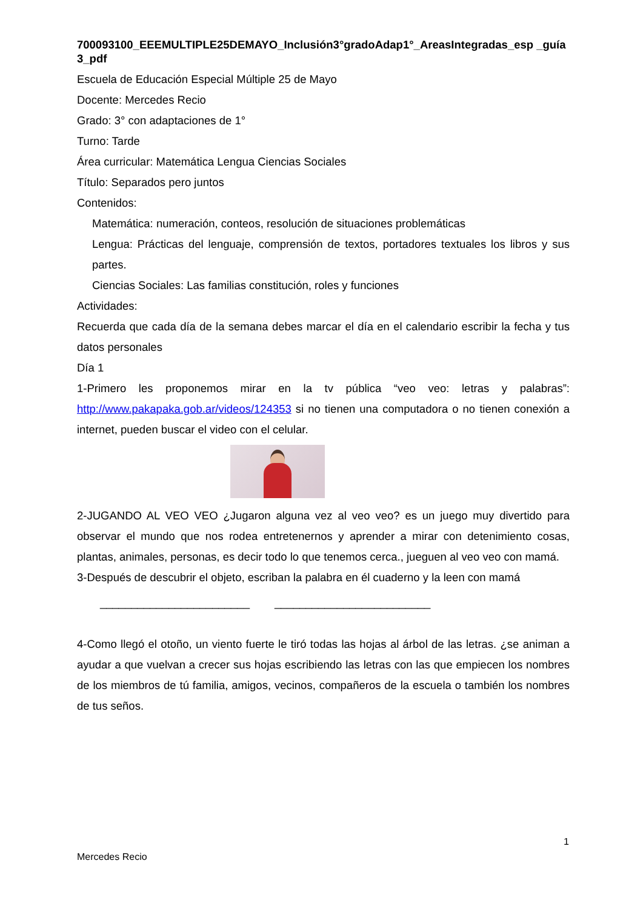700093100_EEEMULTIPLE25DEMAYO_Inclusión3°gradoAdap1°_AreasIntegradas_esp _guía3_pdf
Escuela de Educación Especial Múltiple 25 de Mayo
Docente: Mercedes Recio
Grado: 3° con adaptaciones de 1°
Turno: Tarde
Área curricular: Matemática Lengua Ciencias Sociales
Título: Separados pero juntos
Contenidos:
Matemática: numeración, conteos, resolución de situaciones problemáticas
Lengua: Prácticas del lenguaje, comprensión de textos, portadores textuales los libros y sus partes.
Ciencias Sociales: Las familias constitución, roles y funciones
Actividades:
Recuerda que cada día de la semana debes marcar el día en el calendario escribir la fecha y tus datos personales
Día 1
1-Primero les proponemos mirar en la tv pública “veo veo: letras y palabras”: http://www.pakapaka.gob.ar/videos/124353 si no tienen una computadora o no tienen conexión a internet, pueden buscar el video con el celular.
2-JUGANDO AL VEO VEO ¿Jugaron alguna vez al veo veo? es un juego muy divertido para observar el mundo que nos rodea entretenernos y aprender a mirar con detenimiento cosas, plantas, animales, personas, es decir todo lo que tenemos cerca., jueguen al veo veo con mamá.
3-Después de descubrir el objeto, escriban la palabra en él cuaderno y la leen con mamá
________________________ _________________________
4-Como llegó el otoño, un viento fuerte le tiró todas las hojas al árbol de las letras. ¿se animan a ayudar a que vuelvan a crecer sus hojas escribiendo las letras con las que empiecen los nombres de los miembros de tú familia, amigos, vecinos, compañeros de la escuela o también los nombres de tus seños.
1
Mercedes Recio